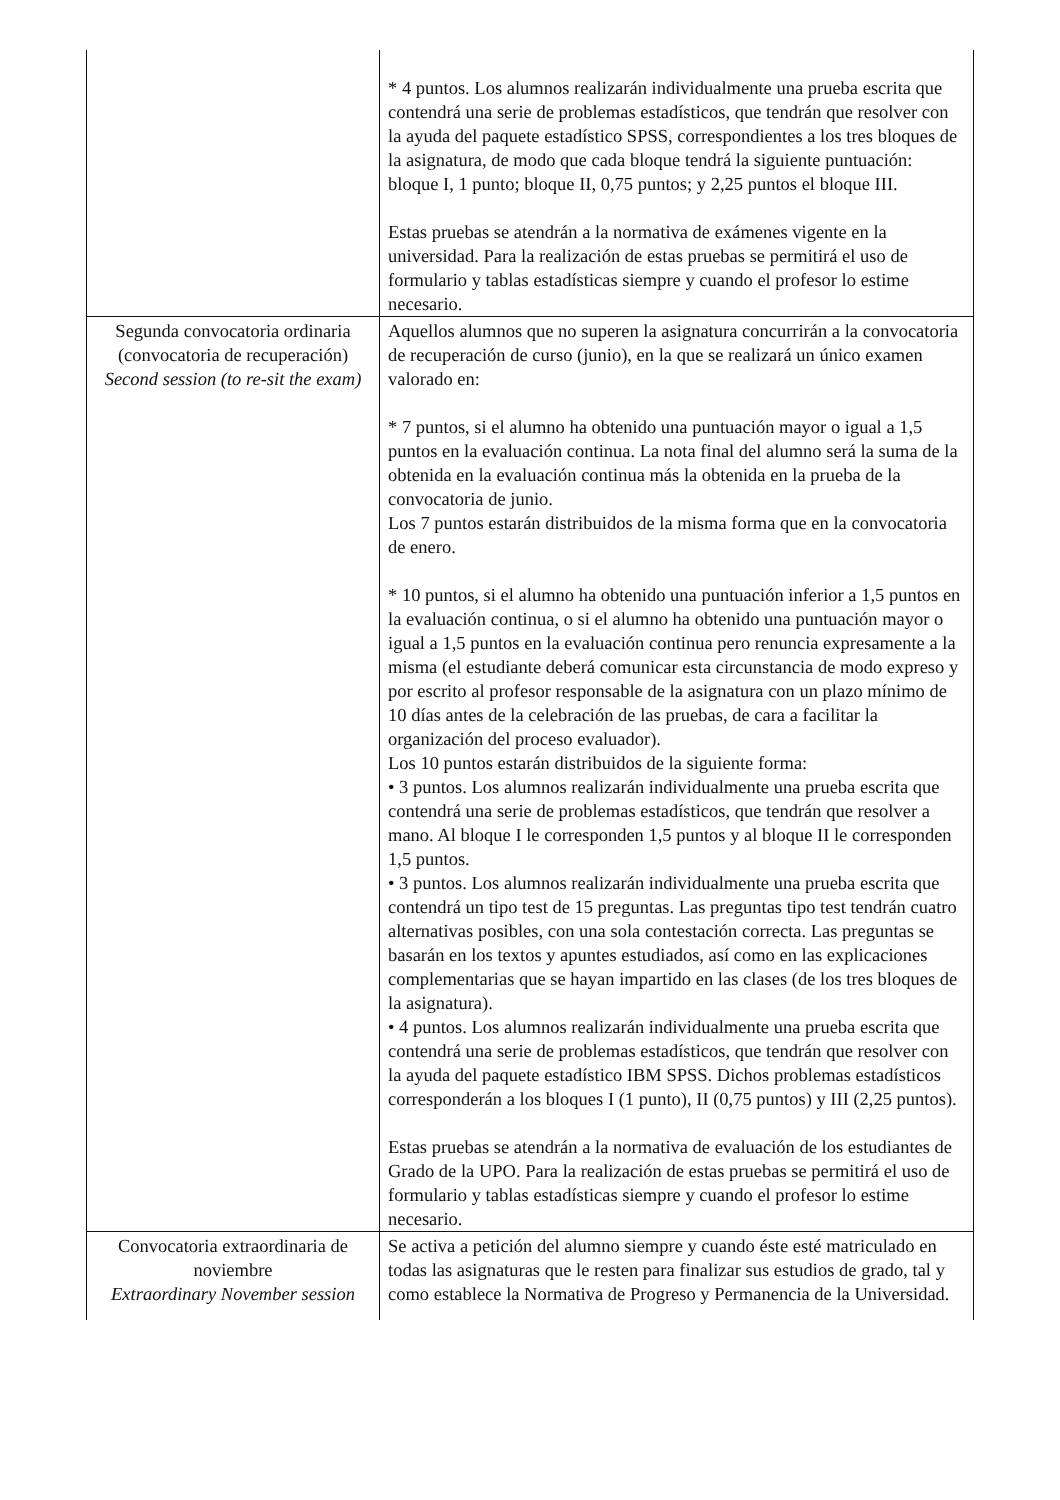| | * 4 puntos. Los alumnos realizarán individualmente una prueba escrita que contendrá una serie de problemas estadísticos, que tendrán que resolver con la ayuda del paquete estadístico SPSS, correspondientes a los tres bloques de la asignatura, de modo que cada bloque tendrá la siguiente puntuación: bloque I, 1 punto; bloque II, 0,75 puntos; y 2,25 puntos el bloque III. Estas pruebas se atendrán a la normativa de exámenes vigente en la universidad. Para la realización de estas pruebas se permitirá el uso de formulario y tablas estadísticas siempre y cuando el profesor lo estime necesario. |
| Segunda convocatoria ordinaria (convocatoria de recuperación) Second session (to re-sit the exam) | Aquellos alumnos que no superen la asignatura concurrirán a la convocatoria de recuperación de curso (junio), en la que se realizará un único examen valorado en: * 7 puntos, si el alumno ha obtenido una puntuación mayor o igual a 1,5 puntos en la evaluación continua. La nota final del alumno será la suma de la obtenida en la evaluación continua más la obtenida en la prueba de la convocatoria de junio. Los 7 puntos estarán distribuidos de la misma forma que en la convocatoria de enero. * 10 puntos, si el alumno ha obtenido una puntuación inferior a 1,5 puntos en la evaluación continua, o si el alumno ha obtenido una puntuación mayor o igual a 1,5 puntos en la evaluación continua pero renuncia expresamente a la misma (el estudiante deberá comunicar esta circunstancia de modo expreso y por escrito al profesor responsable de la asignatura con un plazo mínimo de 10 días antes de la celebración de las pruebas, de cara a facilitar la organización del proceso evaluador). Los 10 puntos estarán distribuidos de la siguiente forma: • 3 puntos. Los alumnos realizarán individualmente una prueba escrita que contendrá una serie de problemas estadísticos, que tendrán que resolver a mano. Al bloque I le corresponden 1,5 puntos y al bloque II le corresponden 1,5 puntos. • 3 puntos. Los alumnos realizarán individualmente una prueba escrita que contendrá un tipo test de 15 preguntas. Las preguntas tipo test tendrán cuatro alternativas posibles, con una sola contestación correcta. Las preguntas se basarán en los textos y apuntes estudiados, así como en las explicaciones complementarias que se hayan impartido en las clases (de los tres bloques de la asignatura). • 4 puntos. Los alumnos realizarán individualmente una prueba escrita que contendrá una serie de problemas estadísticos, que tendrán que resolver con la ayuda del paquete estadístico IBM SPSS. Dichos problemas estadísticos corresponderán a los bloques I (1 punto), II (0,75 puntos) y III (2,25 puntos). Estas pruebas se atendrán a la normativa de evaluación de los estudiantes de Grado de la UPO. Para la realización de estas pruebas se permitirá el uso de formulario y tablas estadísticas siempre y cuando el profesor lo estime necesario. |
| Convocatoria extraordinaria de noviembre Extraordinary November session | Se activa a petición del alumno siempre y cuando éste esté matriculado en todas las asignaturas que le resten para finalizar sus estudios de grado, tal y como establece la Normativa de Progreso y Permanencia de la Universidad. |